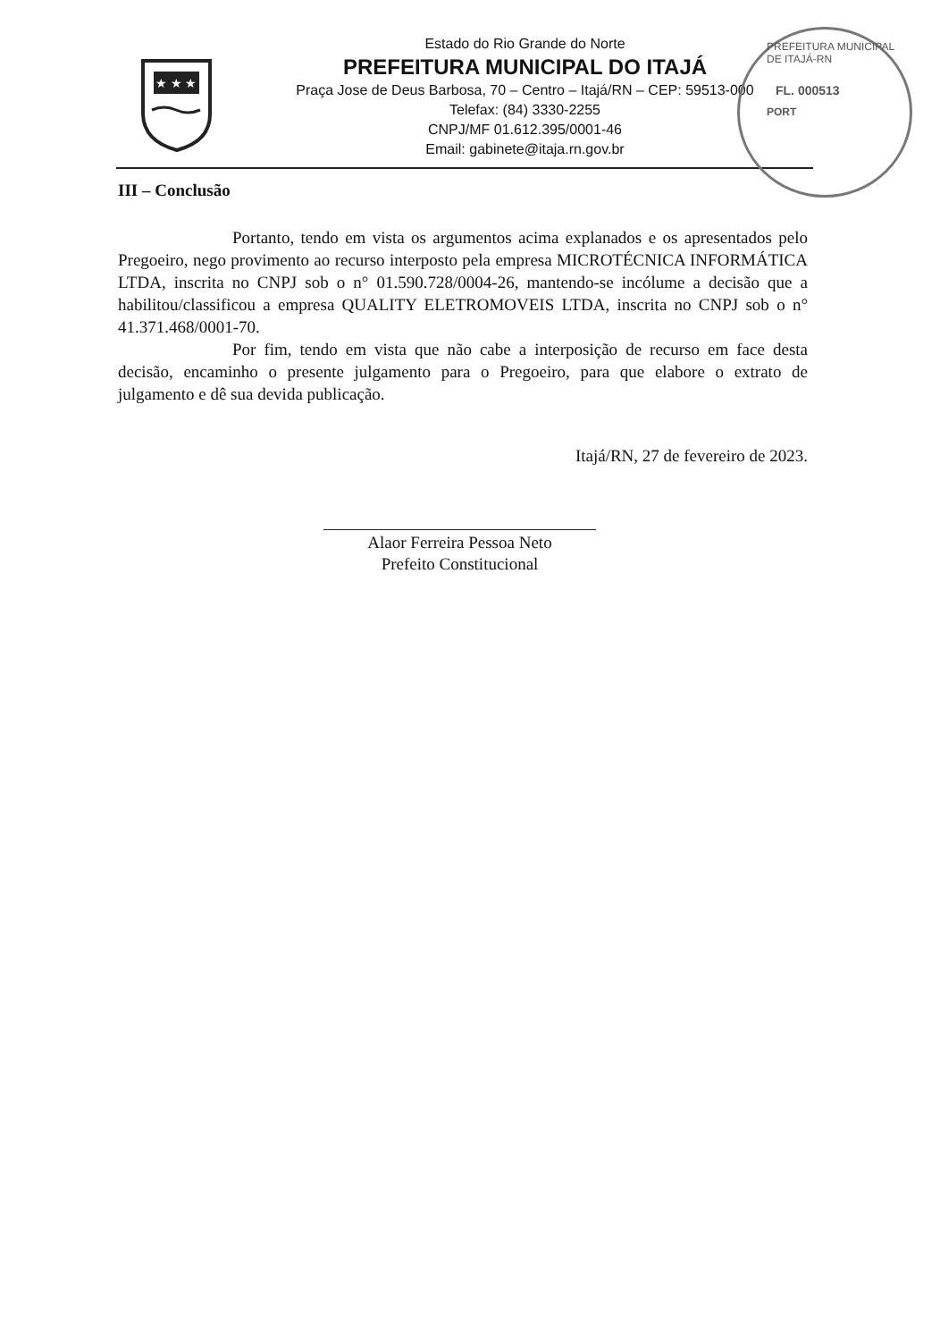★ ★ ★
Estado do Rio Grande do Norte
PREFEITURA MUNICIPAL DO ITAJÁ
Praça Jose de Deus Barbosa, 70 – Centro – Itajá/RN – CEP: 59513-000
Telefax: (84) 3330-2255
CNPJ/MF 01.612.395/0001-46
Email: gabinete@itaja.rn.gov.br
PREFEITURA MUNICIPAL DE ITAJÁ-RN
FL. 000513
PORT
III – Conclusão
Portanto, tendo em vista os argumentos acima explanados e os apresentados pelo Pregoeiro, nego provimento ao recurso interposto pela empresa MICROTÉCNICA INFORMÁTICA LTDA, inscrita no CNPJ sob o n° 01.590.728/0004-26, mantendo-se incólume a decisão que a habilitou/classificou a empresa QUALITY ELETROMOVEIS LTDA, inscrita no CNPJ sob o n° 41.371.468/0001-70.
Por fim, tendo em vista que não cabe a interposição de recurso em face desta decisão, encaminho o presente julgamento para o Pregoeiro, para que elabore o extrato de julgamento e dê sua devida publicação.
Itajá/RN, 27 de fevereiro de 2023.
Alaor Ferreira Pessoa Neto
Prefeito Constitucional